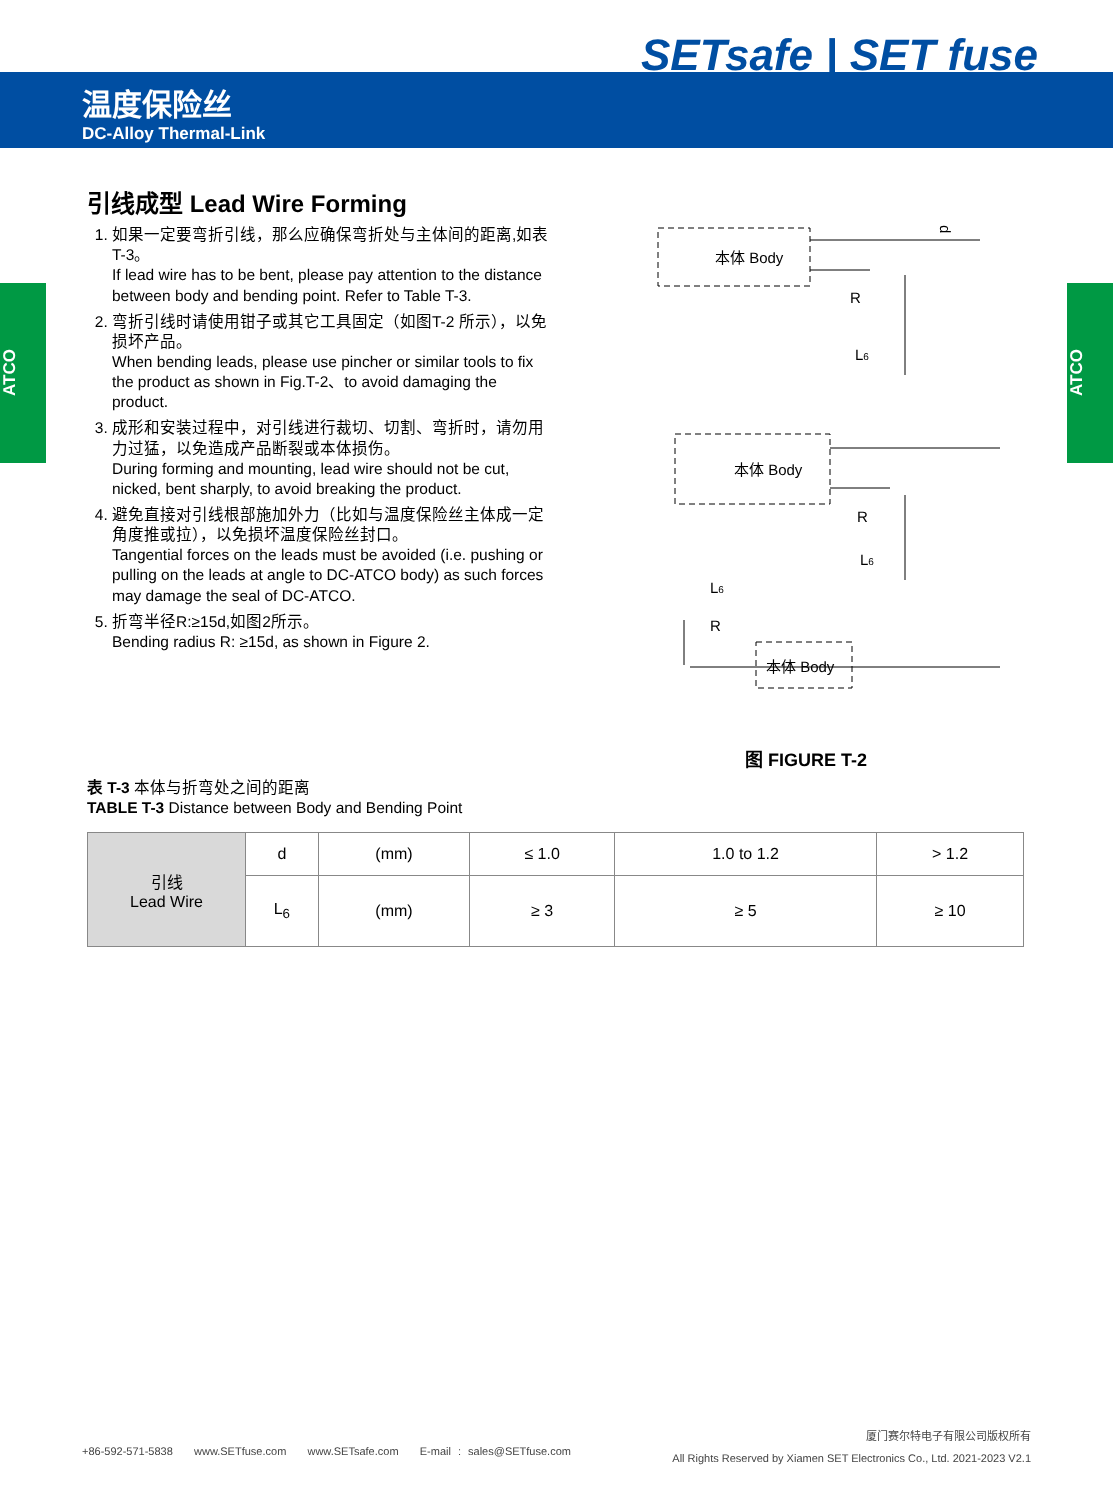SETsafe | SET fuse
温度保险丝
DC-Alloy Thermal-Link
ATCO
ATCO
引线成型 Lead Wire Forming
1. 如果一定要弯折引线，那么应确保弯折处与主体间的距离,如表T-3。
If lead wire has to be bent, please pay attention to the distance between body and bending point. Refer to Table T-3.
2. 弯折引线时请使用钳子或其它工具固定（如图T-2 所示），以免损坏产品。
When bending leads, please use pincher or similar tools to fix the product as shown in Fig.T-2、to avoid damaging the product.
3. 成形和安装过程中，对引线进行裁切、切割、弯折时，请勿用力过猛，以免造成产品断裂或本体损伤。
During forming and mounting, lead wire should not be cut, nicked, bent sharply, to avoid breaking the product.
4. 避免直接对引线根部施加外力（比如与温度保险丝主体成一定角度推或拉），以免损坏温度保险丝封口。
Tangential forces on the leads must be avoided (i.e. pushing or pulling on the leads at angle to DC-ATCO body) as such forces may damage the seal of DC-ATCO.
5. 折弯半径R:≥15d,如图2所示。
Bending radius R: ≥15d, as shown in Figure 2.
本体 Body
R
L6
d
本体 Body
R
L6
本体 Body
R
L6
图 FIGURE T-2
表 T-3 本体与折弯处之间的距离
TABLE T-3 Distance between Body and Bending Point
| 引线 Lead Wire | d | (mm) | ≤ 1.0 | 1.0 to 1.2 | > 1.2 |
| | L<sub>6</sub> | (mm) | ≥ 3 | ≥ 5 | ≥ 10 |
+86-592-571-5838 www.SETfuse.com www.SETsafe.com E-mail : sales@SETfuse.com
厦门赛尔特电子有限公司版权所有
All Rights Reserved by Xiamen SET Electronics Co., Ltd. 2021-2023 V2.1